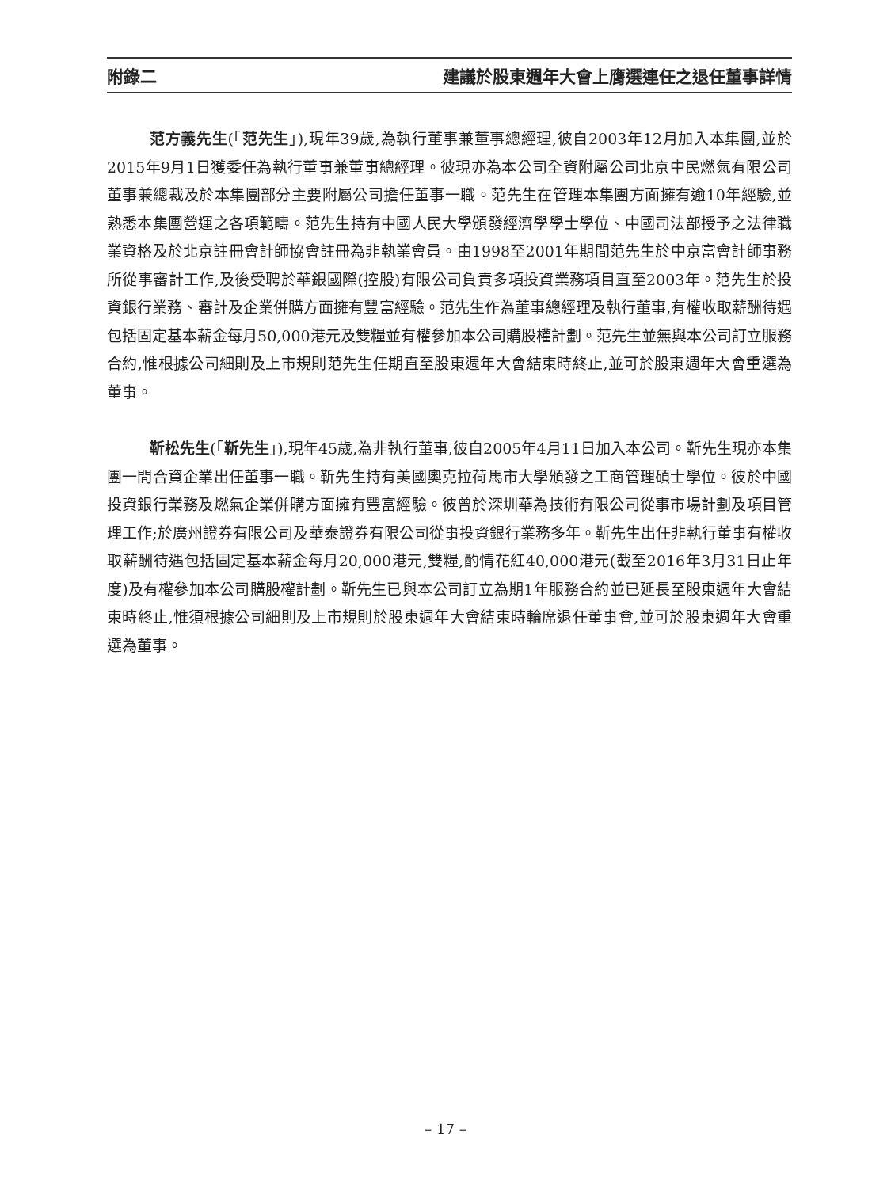附錄二 建議於股東週年大會上膺選連任之退任董事詳情
范方義先生(「范先生」),現年39歲,為執行董事兼董事總經理,彼自2003年12月加入本集團,並於2015年9月1日獲委任為執行董事兼董事總經理。彼現亦為本公司全資附屬公司北京中民燃氣有限公司董事兼總裁及於本集團部分主要附屬公司擔任董事一職。范先生在管理本集團方面擁有逾10年經驗,並熟悉本集團營運之各項範疇。范先生持有中國人民大學頒發經濟學學士學位、中國司法部授予之法律職業資格及於北京註冊會計師協會註冊為非執業會員。由1998至2001年期間范先生於中京富會計師事務所從事審計工作,及後受聘於華銀國際(控股)有限公司負責多項投資業務項目直至2003年。范先生於投資銀行業務、審計及企業併購方面擁有豐富經驗。范先生作為董事總經理及執行董事,有權收取薪酬待遇包括固定基本薪金每月50,000港元及雙糧並有權參加本公司購股權計劃。范先生並無與本公司訂立服務合約,惟根據公司細則及上市規則范先生任期直至股東週年大會結束時終止,並可於股東週年大會重選為董事。
靳松先生(「靳先生」),現年45歲,為非執行董事,彼自2005年4月11日加入本公司。靳先生現亦本集團一間合資企業出任董事一職。靳先生持有美國奧克拉荷馬市大學頒發之工商管理碩士學位。彼於中國投資銀行業務及燃氣企業併購方面擁有豐富經驗。彼曾於深圳華為技術有限公司從事市場計劃及項目管理工作;於廣州證券有限公司及華泰證券有限公司從事投資銀行業務多年。靳先生出任非執行董事有權收取薪酬待遇包括固定基本薪金每月20,000港元,雙糧,酌情花紅40,000港元(截至2016年3月31日止年度)及有權參加本公司購股權計劃。靳先生已與本公司訂立為期1年服務合約並已延長至股東週年大會結束時終止,惟須根據公司細則及上市規則於股東週年大會結束時輪席退任董事會,並可於股東週年大會重選為董事。
– 17 –